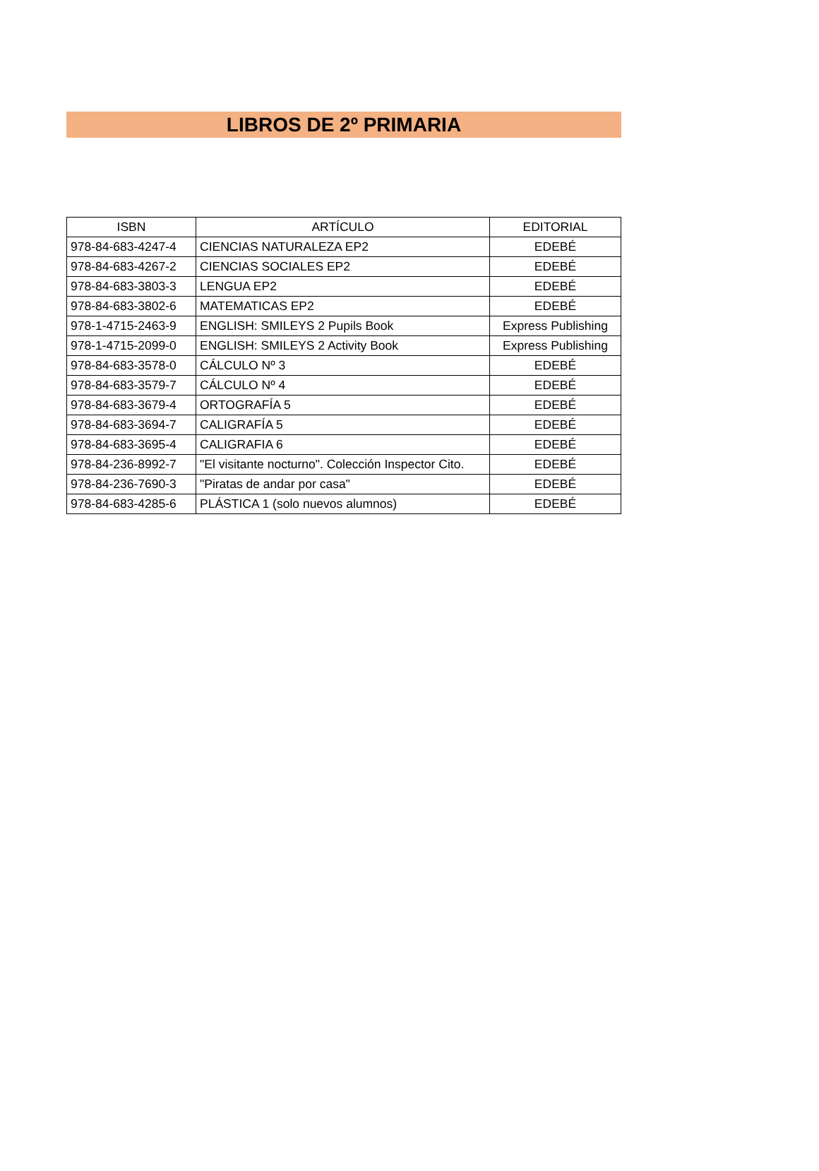LIBROS DE 2º PRIMARIA
| ISBN | ARTÍCULO | EDITORIAL |
| --- | --- | --- |
| 978-84-683-4247-4 | CIENCIAS NATURALEZA EP2 | EDEBÉ |
| 978-84-683-4267-2 | CIENCIAS SOCIALES EP2 | EDEBÉ |
| 978-84-683-3803-3 | LENGUA EP2 | EDEBÉ |
| 978-84-683-3802-6 | MATEMATICAS EP2 | EDEBÉ |
| 978-1-4715-2463-9 | ENGLISH: SMILEYS 2 Pupils Book | Express Publishing |
| 978-1-4715-2099-0 | ENGLISH: SMILEYS 2 Activity Book | Express Publishing |
| 978-84-683-3578-0 | CÁLCULO Nº 3 | EDEBÉ |
| 978-84-683-3579-7 | CÁLCULO Nº 4 | EDEBÉ |
| 978-84-683-3679-4 | ORTOGRAFÍA 5 | EDEBÉ |
| 978-84-683-3694-7 | CALIGRAFÍA 5 | EDEBÉ |
| 978-84-683-3695-4 | CALIGRAFIA 6 | EDEBÉ |
| 978-84-236-8992-7 | "El visitante nocturno". Colección Inspector Cito. | EDEBÉ |
| 978-84-236-7690-3 | "Piratas de andar por casa" | EDEBÉ |
| 978-84-683-4285-6 | PLÁSTICA 1 (solo nuevos alumnos) | EDEBÉ |